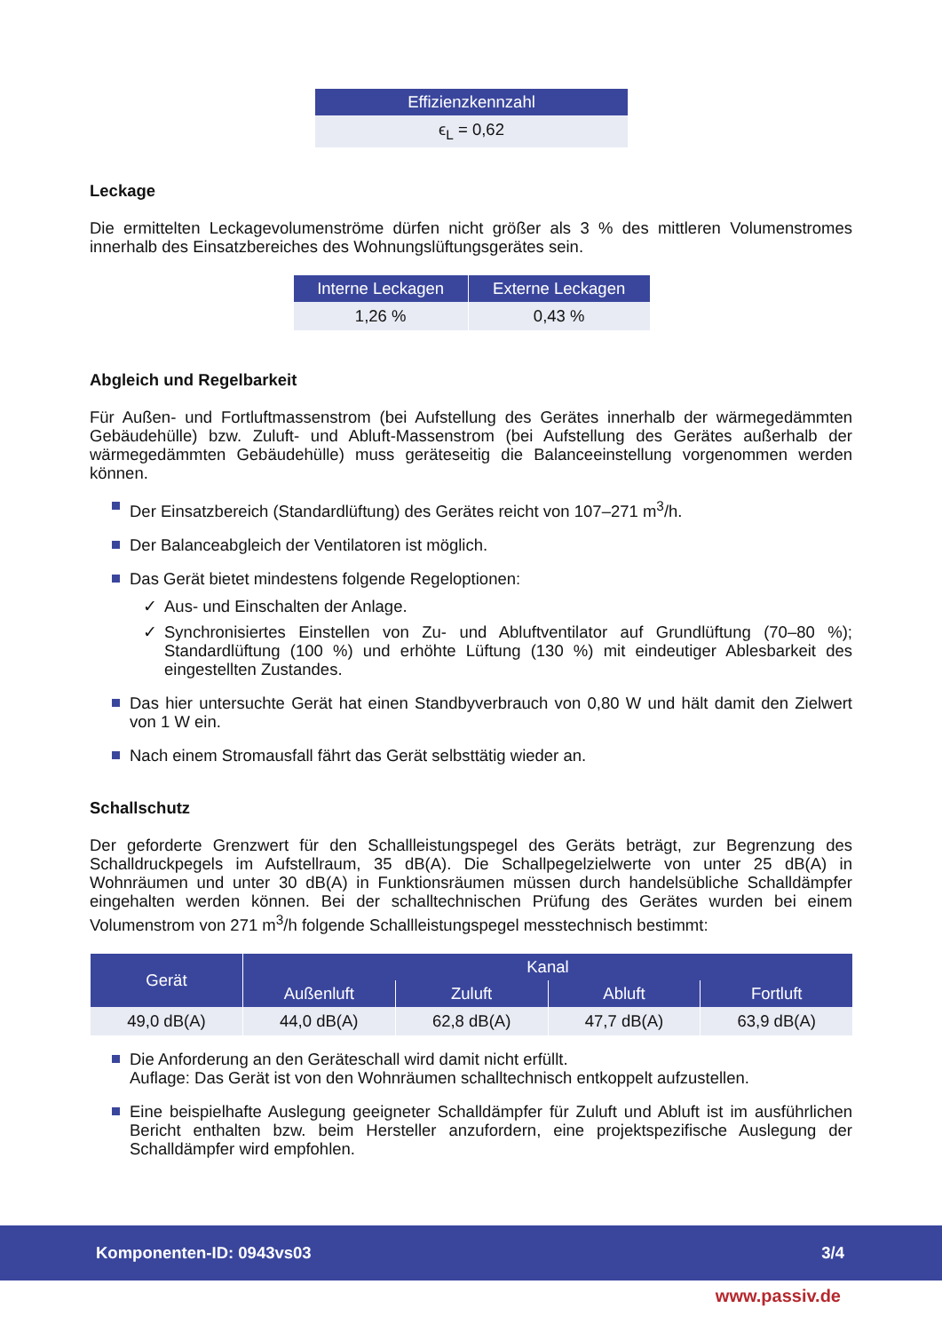| Effizienzkennzahl |
| --- |
| ϵ<sub>L</sub> = 0,62 |
Leckage
Die ermittelten Leckagevolumenströme dürfen nicht größer als 3 % des mittleren Volumenstromes innerhalb des Einsatzbereiches des Wohnungslüftungsgerätes sein.
| Interne Leckagen | Externe Leckagen |
| --- | --- |
| 1,26 % | 0,43 % |
Abgleich und Regelbarkeit
Für Außen- und Fortluftmassenstrom (bei Aufstellung des Gerätes innerhalb der wärmegedämmten Gebäudehülle) bzw. Zuluft- und Abluft-Massenstrom (bei Aufstellung des Gerätes außerhalb der wärmegedämmten Gebäudehülle) muss geräteseitig die Balanceeinstellung vorgenommen werden können.
Der Einsatzbereich (Standardlüftung) des Gerätes reicht von 107–271 m<sup>3</sup>/h.
Der Balanceabgleich der Ventilatoren ist möglich.
Das Gerät bietet mindestens folgende Regeloptionen:
✓ Aus- und Einschalten der Anlage.
✓ Synchronisiertes Einstellen von Zu- und Abluftventilator auf Grundlüftung (70–80 %); Standardlüftung (100 %) und erhöhte Lüftung (130 %) mit eindeutiger Ablesbarkeit des eingestellten Zustandes.
Das hier untersuchte Gerät hat einen Standbyverbrauch von 0,80 W und hält damit den Zielwert von 1 W ein.
Nach einem Stromausfall fährt das Gerät selbsttätig wieder an.
Schallschutz
Der geforderte Grenzwert für den Schallleistungspegel des Geräts beträgt, zur Begrenzung des Schalldruckpegels im Aufstellraum, 35 dB(A). Die Schallpegelzielwerte von unter 25 dB(A) in Wohnräumen und unter 30 dB(A) in Funktionsräumen müssen durch handelsübliche Schalldämpfer eingehalten werden können. Bei der schalltechnischen Prüfung des Gerätes wurden bei einem Volumenstrom von 271 m<sup>3</sup>/h folgende Schallleistungspegel messtechnisch bestimmt:
| Gerät | Kanal | | | |
| --- | --- | --- | --- | --- |
| | Außenluft | Zuluft | Abluft | Fortluft |
| 49,0 dB(A) | 44,0 dB(A) | 62,8 dB(A) | 47,7 dB(A) | 63,9 dB(A) |
Die Anforderung an den Geräteschall wird damit nicht erfüllt.
Auflage: Das Gerät ist von den Wohnräumen schalltechnisch entkoppelt aufzustellen.
Eine beispielhafte Auslegung geeigneter Schalldämpfer für Zuluft und Abluft ist im ausführlichen Bericht enthalten bzw. beim Hersteller anzufordern, eine projektspezifische Auslegung der Schalldämpfer wird empfohlen.
Komponenten-ID: 0943vs03 3/4
www.passiv.de